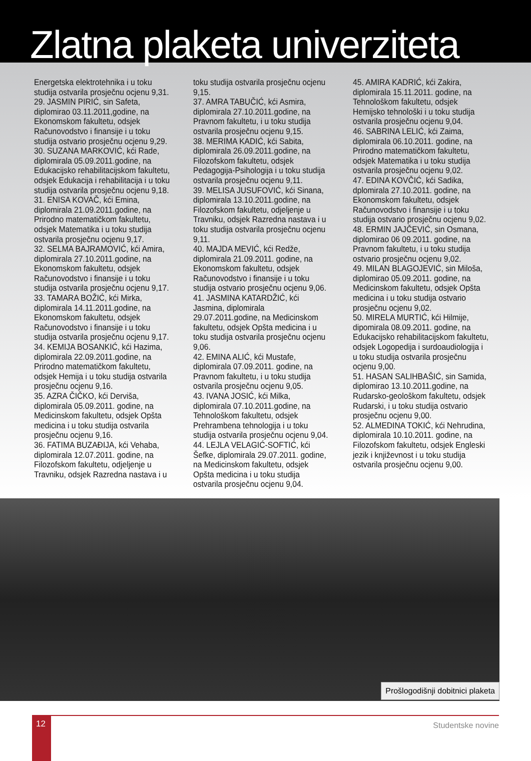Zlatna plaketa univerziteta
Energetska elektrotehnika i u toku studija ostvarila prosječnu ocjenu 9,31.
29. JASMIN PIRIĆ, sin Safeta, diplomirao 03.11.2011,godine, na Ekonomskom fakultetu, odsjek Računovodstvo i finansije i u toku studija ostvario prosječnu ocjenu 9,29.
30. SUZANA MARKOVIĆ, kći Rade, diplomirala 05.09.2011.godine, na Edukacijsko rehabilitacijskom fakultetu, odsjek Edukacija i rehabilitacija i u toku studija ostvarila prosječnu ocjenu 9,18.
31. ENISA KOVAČ, kći Emina, diplomirala 21.09.2011.godine, na Prirodno matematičkom fakultetu, odsjek Matematika i u toku studija ostvarila prosječnu ocjenu 9,17.
32. SELMA BAJRAMOVIĆ, kći Amira, diplomirala 27.10.2011.godine, na Ekonomskom fakultetu, odsjek Računovodstvo i finansije i u toku studija ostvarila prosječnu ocjenu 9,17.
33. TAMARA BOŽIĆ, kći Mirka, diplomirala 14.11.2011.godine, na Ekonomskom fakultetu, odsjek Računovodstvo i finansije i u toku studija ostvarila prosječnu ocjenu 9,17.
34. KEMIJA BOSANKIĆ, kći Hazima, diplomirala 22.09.2011.godine, na Prirodno matematičkom fakultetu, odsjek Hemija i u toku studija ostvarila prosječnu ocjenu 9,16.
35. AZRA ČIČKO, kći Derviša, diplomirala 05.09.2011. godine, na Medicinskom fakultetu, odsjek Opšta medicina i u toku studija ostvarila prosječnu ocjenu 9,16.
36. FATIMA BUZAĐIJA, kći Vehaba, diplomirala 12.07.2011. godine, na Filozofskom fakultetu, odjeljenje u Travniku, odsjek Razredna nastava i u
toku studija ostvarila prosječnu ocjenu 9,15.
37. AMRA TABUČIĆ, kći Asmira, diplomirala 27.10.2011.godine, na Pravnom fakultetu, i u toku studija ostvarila prosječnu ocjenu 9,15.
38. MERIMA KADIĆ, kći Sabita, diplomirala 26.09.2011.godine, na Filozofskom fakultetu, odsjek Pedagogija-Psihologija i u toku studija ostvarila prosječnu ocjenu 9,11.
39. MELISA JUSUFOVIĆ, kći Sinana, diplomirala 13.10.2011.godine, na Filozofskom fakultetu, odjeljenje u Travniku, odsjek Razredna nastava i u toku studija ostvarila prosječnu ocjenu 9,11.
40. MAJDA MEVIĆ, kći Redže, diplomirala 21.09.2011. godine, na Ekonomskom fakultetu, odsjek Računovodstvo i finansije i u toku studija ostvario prosječnu ocjenu 9,06.
41. JASMINA KATARDŽIĆ, kći Jasmina, diplomirala 29.07.2011.godine, na Medicinskom fakultetu, odsjek Opšta medicina i u toku studija ostvarila prosječnu ocjenu 9,06.
42. EMINA ALIĆ, kći Mustafe, diplomirala 07.09.2011. godine, na Pravnom fakultetu, i u toku studija ostvarila prosječnu ocjenu 9,05.
43. IVANA JOSIĆ, kći Milka, diplomirala 07.10.2011.godine, na Tehnološkom fakultetu, odsjek Prehrambena tehnologija i u toku studija ostvarila prosječnu ocjenu 9,04.
44. LEJLA VELAGIĆ-SOFTIĆ, kći Šefke, diplomirala 29.07.2011. godine, na Medicinskom fakultetu, odsjek Opšta medicina i u toku studija ostvarila prosječnu ocjenu 9,04.
45. AMIRA KADRIĆ, kći Zakira, diplomirala 15.11.2011. godine, na Tehnološkom fakultetu, odsjek Hemijsko tehnološki i u toku studija ostvarila prosječnu ocjenu 9,04.
46. SABRINA LELIĆ, kći Zaima, diplomirala 06.10.2011. godine, na Prirodno matematičkom fakultetu, odsjek Matematika i u toku studija ostvarila prosječnu ocjenu 9,02.
47. EDINA KOVČIĆ, kći Sadika, dplomirala 27.10.2011. godine, na Ekonomskom fakultetu, odsjek Računovodstvo i finansije i u toku studija ostvario prosječnu ocjenu 9,02.
48. ERMIN JAJČEVIĆ, sin Osmana, diplomirao 06 09.2011. godine, na Pravnom fakultetu, i u toku studija ostvario prosječnu ocjenu 9,02.
49. MILAN BLAGOJEVIĆ, sin Miloša, diplomirao 05.09.2011. godine, na Medicinskom fakultetu, odsjek Opšta medicina i u toku studija ostvario prosječnu ocjenu 9,02.
50. MIRELA MURTIĆ, kći Hilmije, dipomirala 08.09.2011. godine, na Edukacijsko rehabilitacijskom fakultetu, odsjek Logopedija i surdoaudiologija i u toku studija ostvarila prosječnu ocjenu 9,00.
51. HASAN SALIHBAŠIĆ, sin Samida, diplomirao 13.10.2011.godine, na Rudarsko-geološkom fakultetu, odsjek Rudarski, i u toku studija ostvario prosječnu ocjenu 9,00.
52. ALMEDINA TOKIĆ, kći Nehrudina, diplomirala 10.10.2011. godine, na Filozofskom fakultetu, odsjek Engleski jezik i književnost i u toku studija ostvarila prosječnu ocjenu 9,00.
Prošlogodišnji dobitnici plaketa
12
Studentske novine